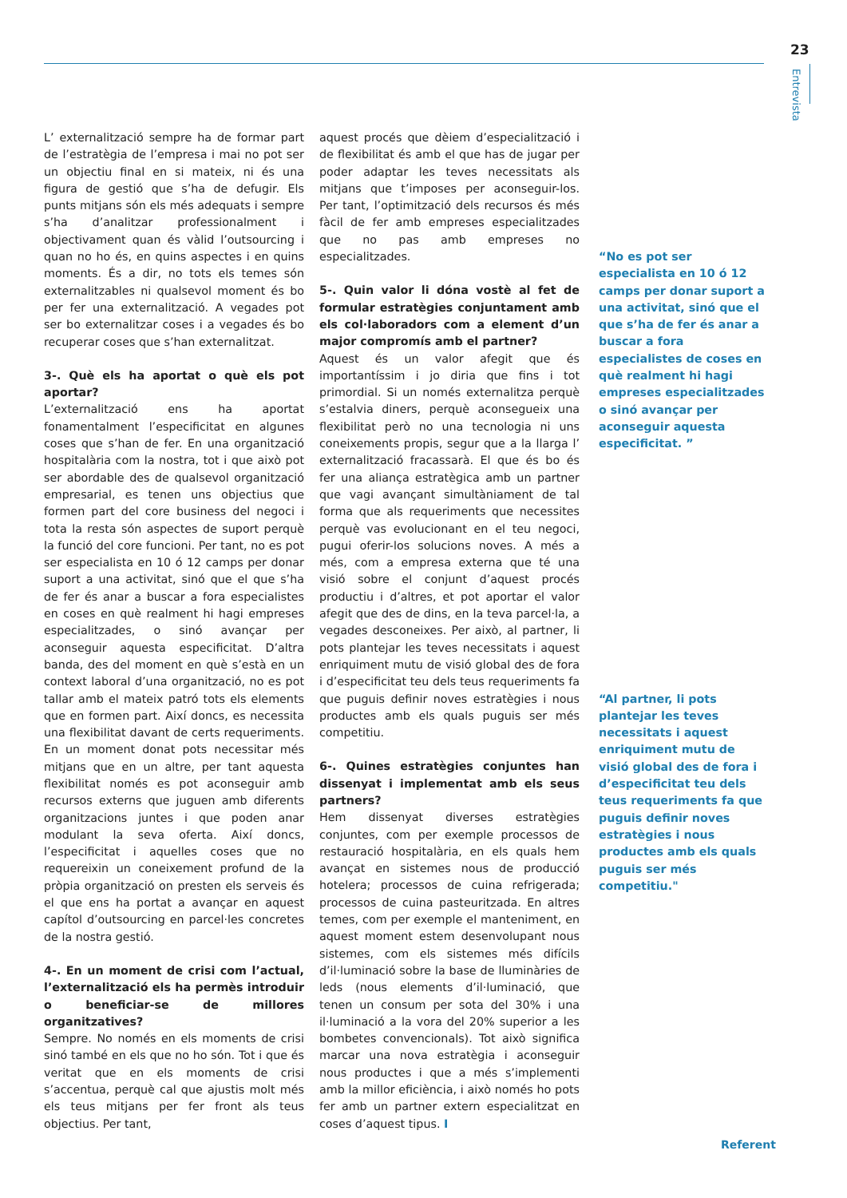23
Entrevista
L’ externalització sempre ha de formar part de l’estratègia de l’empresa i mai no pot ser un objectiu final en si mateix, ni és una figura de gestió que s’ha de defugir. Els punts mitjans són els més adequats i sempre s’ha d’analitzar professionalment i objectivament quan és vàlid l’outsourcing i quan no ho és, en quins aspectes i en quins moments. És a dir, no tots els temes són externalitzables ni qualsevol moment és bo per fer una externalització. A vegades pot ser bo externalitzar coses i a vegades és bo recuperar coses que s’han externalitzat.
3-. Què els ha aportat o què els pot aportar?
L’externalització ens ha aportat fonamentalment l’especificitat en algunes coses que s’han de fer. En una organització hospitalària com la nostra, tot i que això pot ser abordable des de qualsevol organització empresarial, es tenen uns objectius que formen part del core business del negoci i tota la resta són aspectes de suport perquè la funció del core funcioni. Per tant, no es pot ser especialista en 10 ó 12 camps per donar suport a una activitat, sinó que el que s’ha de fer és anar a buscar a fora especialistes en coses en què realment hi hagi empreses especialitzades, o sinó avançar per aconseguir aquesta especificitat. D’altra banda, des del moment en què s’està en un context laboral d’una organització, no es pot tallar amb el mateix patró tots els elements que en formen part. Així doncs, es necessita una flexibilitat davant de certs requeriments. En un moment donat pots necessitar més mitjans que en un altre, per tant aquesta flexibilitat només es pot aconseguir amb recursos externs que juguen amb diferents organitzacions juntes i que poden anar modulant la seva oferta. Així doncs, l’especificitat i aquelles coses que no requereixin un coneixement profund de la pròpia organització on presten els serveis és el que ens ha portat a avançar en aquest capítol d’outsourcing en parcel·les concretes de la nostra gestió.
4-. En un moment de crisi com l’actual, l’externalització els ha permès introduir o beneficiar-se de millores organitzatives?
Sempre. No només en els moments de crisi sinó també en els que no ho són. Tot i que és veritat que en els moments de crisi s’accentua, perquè cal que ajustis molt més els teus mitjans per fer front als teus objectius. Per tant,
aquest procés que dèiem d’especialització i de flexibilitat és amb el que has de jugar per poder adaptar les teves necessitats als mitjans que t’imposes per aconseguir-los. Per tant, l’optimització dels recursos és més fàcil de fer amb empreses especialitzades que no pas amb empreses no especialitzades.
5-. Quin valor li dóna vostè al fet de formular estratègies conjuntament amb els col·laboradors com a element d’un major compromís amb el partner?
Aquest és un valor afegit que és importantíssim i jo diria que fins i tot primordial. Si un només externalitza perquè s’estalvia diners, perquè aconsegueix una flexibilitat però no una tecnologia ni uns coneixements propis, segur que a la llarga l’ externalització fracassarà. El que és bo és fer una aliança estratègica amb un partner que vagi avançant simultàniament de tal forma que als requeriments que necessites perquè vas evolucionant en el teu negoci, pugui oferir-los solucions noves. A més a més, com a empresa externa que té una visió sobre el conjunt d’aquest procés productiu i d’altres, et pot aportar el valor afegit que des de dins, en la teva parcel·la, a vegades desconeixes. Per això, al partner, li pots plantejar les teves necessitats i aquest enriquiment mutu de visió global des de fora i d’especificitat teu dels teus requeriments fa que puguis definir noves estratègies i nous productes amb els quals puguis ser més competitiu.
6-. Quines estratègies conjuntes han dissenyat i implementat amb els seus partners?
Hem dissenyat diverses estratègies conjuntes, com per exemple processos de restauració hospitalària, en els quals hem avançat en sistemes nous de producció hotelera; processos de cuina refrigerada; processos de cuina pasteuritzada. En altres temes, com per exemple el manteniment, en aquest moment estem desenvolupant nous sistemes, com els sistemes més difícils d’il·luminació sobre la base de lluminàries de leds (nous elements d’il·luminació, que tenen un consum per sota del 30% i una il·luminació a la vora del 20% superior a les bombetes convencionals). Tot això significa marcar una nova estratègia i aconseguir nous productes i que a més s’implementi amb la millor eficiència, i això només ho pots fer amb un partner extern especialitzat en coses d’aquest tipus. I
“No es pot ser especialista en 10 ó 12 camps per donar suport a una activitat, sinó que el que s’ha de fer és anar a buscar a fora especialistes de coses en què realment hi hagi empreses especialitzades o sinó avançar per aconseguir aquesta especificitat. ”
“Al partner, li pots plantejar les teves necessitats i aquest enriquiment mutu de visió global des de fora i d’especificitat teu dels teus requeriments fa que puguis definir noves estratègies i nous productes amb els quals puguis ser més competitiu."
Referent